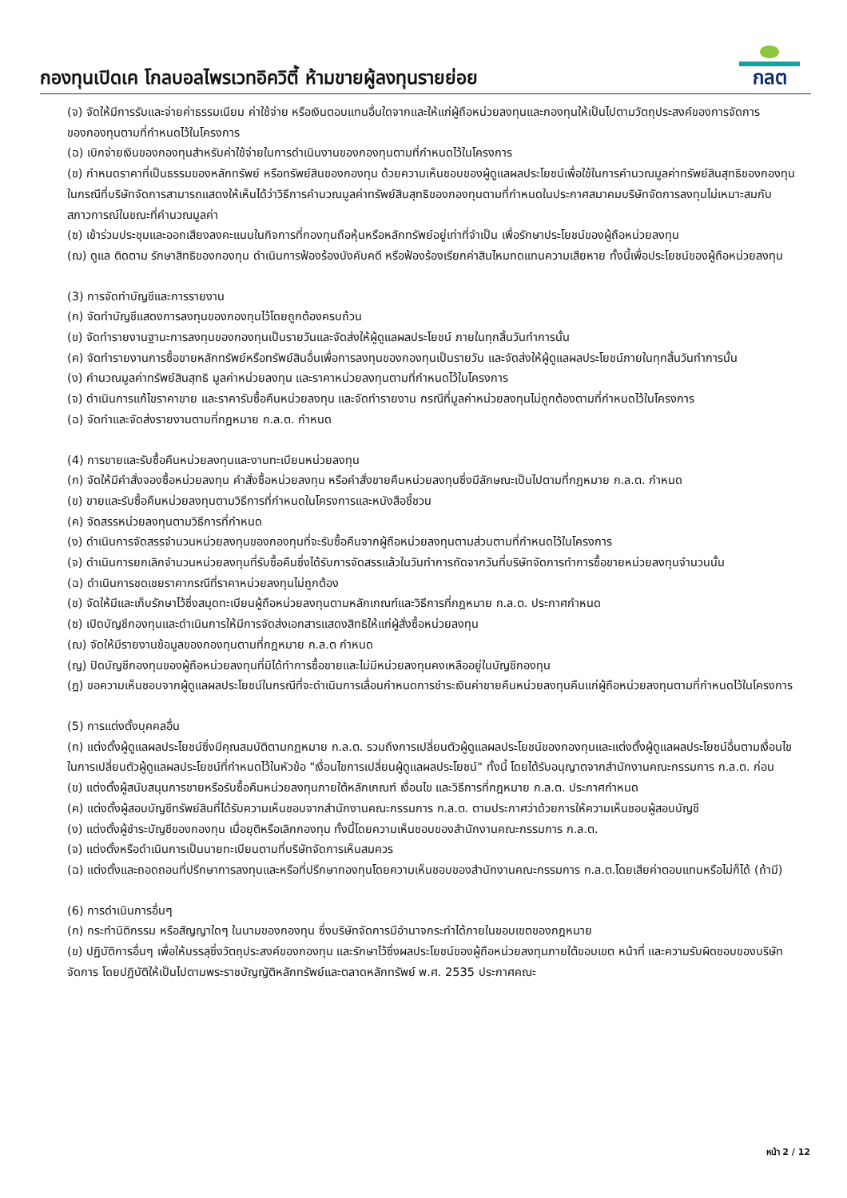กองทุนเปิดเค โกลบอลไพรเวทอิควิตี้ ห้ามขายผู้ลงทุนรายย่อย
กลต
(จ) จัดให้มีการรับและจ่ายค่าธรรมเนียม ค่าใช้จ่าย หรือเงินตอบแทนอื่นใดจากและให้แก่ผู้ถือหน่วยลงทุนและกองทุนให้เป็นไปตามวัตถุประสงค์ของการจัดการของกองทุนตามที่กำหนดไว้ในโครงการ
(ฉ) เบิกจ่ายเงินของกองทุนสำหรับค่าใช้จ่ายในการดำเนินงานของกองทุนตามที่กำหนดไว้ในโครงการ
(ช) กำหนดราคาที่เป็นธรรมของหลักทรัพย์ หรือทรัพย์สินของกองทุน ด้วยความเห็นชอบของผู้ดูแลผลประโยชน์เพื่อใช้ในการคำนวณมูลค่าทรัพย์สินสุทธิของกองทุน ในกรณีที่บริษัทจัดการสามารถแสดงให้เห็นได้ว่าวิธีการคำนวณมูลค่าทรัพย์สินสุทธิของกองทุนตามที่กำหนดในประกาศสมาคมบริษัทจัดการลงทุนไม่เหมาะสมกับสภาวการณ์ในขณะที่คำนวณมูลค่า
(ซ) เข้าร่วมประชุมและออกเสียงลงคะแนนในกิจการที่กองทุนถือหุ้นหรือหลักทรัพย์อยู่เท่าที่จำเป็น เพื่อรักษาประโยชน์ของผู้ถือหน่วยลงทุน
(ฌ) ดูแล ติดตาม รักษาสิทธิของกองทุน ดำเนินการฟ้องร้องบังคับคดี หรือฟ้องร้องเรียกค่าสินไหมทดแทนความเสียหาย ทั้งนี้เพื่อประโยชน์ของผู้ถือหน่วยลงทุน
(3) การจัดทำบัญชีและการรายงาน
(ก) จัดทำบัญชีแสดงการลงทุนของกองทุนไว้โดยถูกต้องครบถ้วน
(ข) จัดทำรายงานฐานะการลงทุนของกองทุนเป็นรายวันและจัดส่งให้ผู้ดูแลผลประโยชน์ ภายในทุกสิ้นวันทำการนั้น
(ค) จัดทำรายงานการซื้อขายหลักทรัพย์หรือทรัพย์สินอื่นเพื่อการลงทุนของกองทุนเป็นรายวัน และจัดส่งให้ผู้ดูแลผลประโยชน์ภายในทุกสิ้นวันทำการนั้น
(ง) คำนวณมูลค่าทรัพย์สินสุทธิ มูลค่าหน่วยลงทุน และราคาหน่วยลงทุนตามที่กำหนดไว้ในโครงการ
(จ) ดำเนินการแก้ไขราคาขาย และราคารับซื้อคืนหน่วยลงทุน และจัดทำรายงาน กรณีที่มูลค่าหน่วยลงทุนไม่ถูกต้องตามที่กำหนดไว้ในโครงการ
(ฉ) จัดทำและจัดส่งรายงานตามที่กฎหมาย ก.ล.ต. กำหนด
(4) การขายและรับซื้อคืนหน่วยลงทุนและงานทะเบียนหน่วยลงทุน
(ก) จัดให้มีคำสั่งจองซื้อหน่วยลงทุน คำสั่งซื้อหน่วยลงทุน หรือคำสั่งขายคืนหน่วยลงทุนซึ่งมีลักษณะเป็นไปตามที่กฎหมาย ก.ล.ต. กำหนด
(ข) ขายและรับซื้อคืนหน่วยลงทุนตามวิธีการที่กำหนดในโครงการและหนังสือชี้ชวน
(ค) จัดสรรหน่วยลงทุนตามวิธีการที่กำหนด
(ง) ดำเนินการจัดสรรจำนวนหน่วยลงทุนของกองทุนที่จะรับซื้อคืนจากผู้ถือหน่วยลงทุนตามส่วนตามที่กำหนดไว้ในโครงการ
(จ) ดำเนินการยกเลิกจำนวนหน่วยลงทุนที่รับซื้อคืนซึ่งได้รับการจัดสรรแล้วในวันทำการถัดจากวันที่บริษัทจัดการทำการซื้อขายหน่วยลงทุนจำนวนนั้น
(ฉ) ดำเนินการชดเชยราคากรณีที่ราคาหน่วยลงทุนไม่ถูกต้อง
(ช) จัดให้มีและเก็บรักษาไว้ซึ่งสมุดทะเบียนผู้ถือหน่วยลงทุนตามหลักเกณฑ์และวิธีการที่กฎหมาย ก.ล.ต. ประกาศกำหนด
(ซ) เปิดบัญชีกองทุนและดำเนินการให้มีการจัดส่งเอกสารแสดงสิทธิให้แก่ผู้สั่งซื้อหน่วยลงทุน
(ฌ) จัดให้มีรายงานข้อมูลของกองทุนตามที่กฎหมาย ก.ล.ต กำหนด
(ญ) ปิดบัญชีกองทุนของผู้ถือหน่วยลงทุนที่มิได้ทำการซื้อขายและไม่มีหน่วยลงทุนคงเหลืออยู่ในบัญชีกองทุน
(ฎ) ขอความเห็นชอบจากผู้ดูแลผลประโยชน์ในกรณีที่จะดำเนินการเลื่อนกำหนดการชำระเงินค่าขายคืนหน่วยลงทุนคืนแก่ผู้ถือหน่วยลงทุนตามที่กำหนดไว้ในโครงการ
(5) การแต่งตั้งบุคคลอื่น
(ก) แต่งตั้งผู้ดูแลผลประโยชน์ซึ่งมีคุณสมบัติตามกฎหมาย ก.ล.ต. รวมถึงการเปลี่ยนตัวผู้ดูแลผลประโยชน์ของกองทุนและแต่งตั้งผู้ดูแลผลประโยชน์อื่นตามเงื่อนไขในการเปลี่ยนตัวผู้ดูแลผลประโยชน์ที่กำหนดไว้ในหัวข้อ "เงื่อนไขการเปลี่ยนผู้ดูแลผลประโยชน์" ทั้งนี้ โดยได้รับอนุญาตจากสำนักงานคณะกรรมการ ก.ล.ต. ก่อน
(ข) แต่งตั้งผู้สนับสนุนการขายหรือรับซื้อคืนหน่วยลงทุนภายใต้หลักเกณฑ์ เงื่อนไข และวิธีการที่กฎหมาย ก.ล.ต. ประกาศกำหนด
(ค) แต่งตั้งผู้สอบบัญชีทรัพย์สินที่ได้รับความเห็นชอบจากสำนักงานคณะกรรมการ ก.ล.ต. ตามประกาศว่าด้วยการให้ความเห็นชอบผู้สอบบัญชี
(ง) แต่งตั้งผู้ชำระบัญชีของกองทุน เมื่อยุติหรือเลิกกองทุน ทั้งนี้โดยความเห็นชอบของสำนักงานคณะกรรมการ ก.ล.ต.
(จ) แต่งตั้งหรือดำเนินการเป็นนายทะเบียนตามที่บริษัทจัดการเห็นสมควร
(ฉ) แต่งตั้งและถอดถอนที่ปรึกษาการลงทุนและหรือที่ปรึกษากองทุนโดยความเห็นชอบของสำนักงานคณะกรรมการ ก.ล.ต.โดยเสียค่าตอบแทนหรือไม่ก็ได้ (ถ้ามี)
(6) การดำเนินการอื่นๆ
(ก) กระทำนิติกรรม หรือสัญญาใดๆ ในนามของกองทุน ซึ่งบริษัทจัดการมีอำนาจกระทำได้ภายในขอบเขตของกฎหมาย
(ข) ปฏิบัติการอื่นๆ เพื่อให้บรรลุซึ่งวัตถุประสงค์ของกองทุน และรักษาไว้ซึ่งผลประโยชน์ของผู้ถือหน่วยลงทุนภายใต้ขอบเขต หน้าที่ และความรับผิดชอบของบริษัทจัดการ โดยปฏิบัติให้เป็นไปตามพระราชบัญญัติหลักทรัพย์และตลาดหลักทรัพย์ พ.ศ. 2535 ประกาศคณะ
หน้า 2 / 12